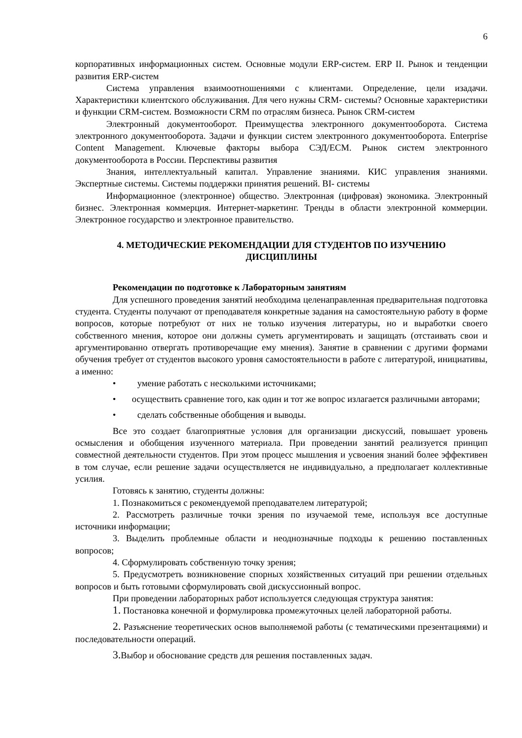6
корпоративных информационных систем. Основные модули ERP-систем. ERP II. Рынок и тенденции развития ERP-систем
Система управления взаимоотношениями с клиентами. Определение, цели изадачи. Характеристики клиентского обслуживания. Для чего нужны CRM- системы? Основные характеристики и функции CRM-систем. Возможности CRM по отраслям бизнеса. Рынок CRM-систем
Электронный документооборот. Преимущества электронного документооборота. Система электронного документооборота. Задачи и функции систем электронного документооборота. Enterprise Content Management. Ключевые факторы выбора СЭД/ЕСМ. Рынок систем электронного документооборота в России. Перспективы развития
Знания, интеллектуальный капитал. Управление знаниями. КИС управления знаниями. Экспертные системы. Системы поддержки принятия решений. BI- системы
Информационное (электронное) общество. Электронная (цифровая) экономика. Электронный бизнес. Электронная коммерция. Интернет-маркетинг. Тренды в области электронной коммерции. Электронное государство и электронное правительство.
4. МЕТОДИЧЕСКИЕ РЕКОМЕНДАЦИИ ДЛЯ СТУДЕНТОВ ПО ИЗУЧЕНИЮ
ДИСЦИПЛИНЫ
Рекомендации по подготовке к Лабораторным занятиям
Для успешного проведения занятий необходима целенаправленная предварительная подготовка студента. Студенты получают от преподавателя конкретные задания на самостоятельную работу в форме вопросов, которые потребуют от них не только изучения литературы, но и выработки своего собственного мнения, которое они должны суметь аргументировать и защищать (отстаивать свои и аргументированно отвергать противоречащие ему мнения). Занятие в сравнении с другими формами обучения требует от студентов высокого уровня самостоятельности в работе с литературой, инициативы, а именно:
• умение работать с несколькими источниками;
• осуществить сравнение того, как один и тот же вопрос излагается различными авторами;
• сделать собственные обобщения и выводы.
Все это создает благоприятные условия для организации дискуссий, повышает уровень осмысления и обобщения изученного материала. При проведении занятий реализуется принцип совместной деятельности студентов. При этом процесс мышления и усвоения знаний более эффективен в том случае, если решение задачи осуществляется не индивидуально, а предполагает коллективные усилия.
Готовясь к занятию, студенты должны:
1. Познакомиться с рекомендуемой преподавателем литературой;
2. Рассмотреть различные точки зрения по изучаемой теме, используя все доступные источники информации;
3. Выделить проблемные области и неоднозначные подходы к решению поставленных вопросов;
4. Сформулировать собственную точку зрения;
5. Предусмотреть возникновение спорных хозяйственных ситуаций при решении отдельных вопросов и быть готовыми сформулировать свой дискуссионный вопрос.
При проведении лабораторных работ используется следующая структура занятия:
1. Постановка конечной и формулировка промежуточных целей лабораторной работы.
2. Разъяснение теоретических основ выполняемой работы (с тематическими презентациями) и последовательности операций.
3. Выбор и обоснование средств для решения поставленных задач.